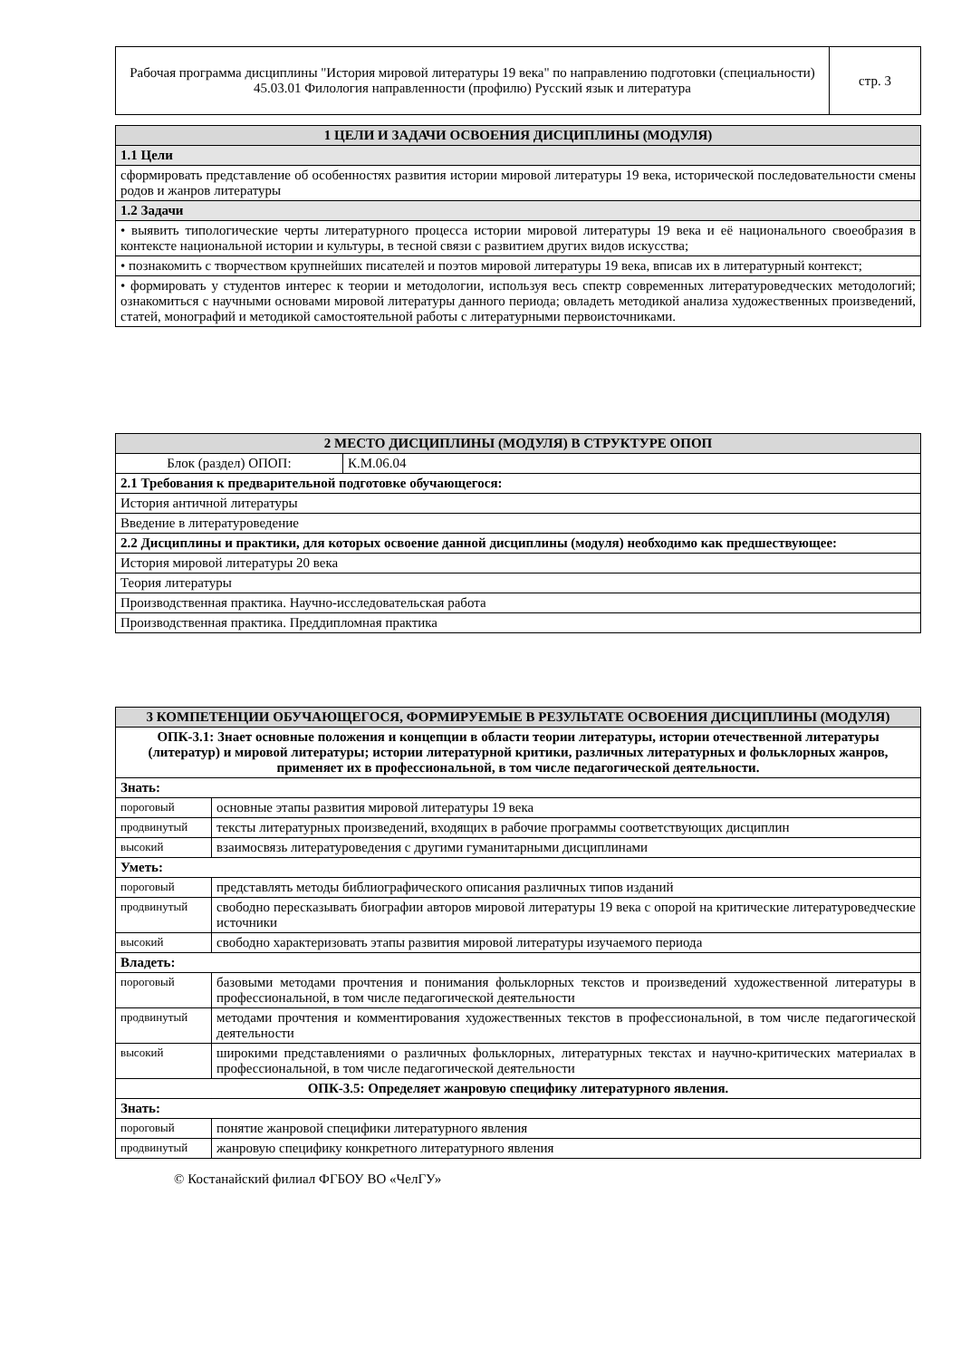| Рабочая программа дисциплины "История мировой литературы 19 века" по направлению подготовки (специальности) 45.03.01 Филология направленности (профилю) Русский язык и литература | стр. 3 |
| 1 ЦЕЛИ И ЗАДАЧИ ОСВОЕНИЯ ДИСЦИПЛИНЫ (МОДУЛЯ) |
| 1.1 Цели |
| сформировать представление об особенностях развития истории мировой литературы 19 века, исторической последовательности смены родов и жанров литературы |
| 1.2 Задачи |
| • выявить типологические черты литературного процесса истории мировой литературы 19 века и её национального своеобразия в контексте национальной истории и культуры, в тесной связи с развитием других видов искусства; |
| • познакомить с творчеством крупнейших писателей и поэтов мировой литературы 19 века, вписав их в литературный контекст; |
| • формировать у студентов интерес к теории и методологии, используя весь спектр современных литературоведческих методологий; ознакомиться с научными основами мировой литературы данного периода; овладеть методикой анализа художественных произведений, статей, монографий и методикой самостоятельной работы с литературными первоисточниками. |
| 2 МЕСТО ДИСЦИПЛИНЫ (МОДУЛЯ) В СТРУКТУРЕ ОПОП | |
| Блок (раздел) ОПОП: | К.М.06.04 |
| 2.1 Требования к предварительной подготовке обучающегося: | |
| История античной литературы | |
| Введение в литературоведение | |
| 2.2 Дисциплины и практики, для которых освоение данной дисциплины (модуля) необходимо как предшествующее: | |
| История мировой литературы 20 века | |
| Теория литературы | |
| Производственная практика. Научно-исследовательская работа | |
| Производственная практика. Преддипломная практика | |
| 3 КОМПЕТЕНЦИИ ОБУЧАЮЩЕГОСЯ, ФОРМИРУЕМЫЕ В РЕЗУЛЬТАТЕ ОСВОЕНИЯ ДИСЦИПЛИНЫ (МОДУЛЯ) | |
| ОПК-3.1: Знает основные положения и концепции в области теории литературы, истории отечественной литературы (литератур) и мировой литературы; истории литературной критики, различных литературных и фольклорных жанров, применяет их в профессиональной, в том числе педагогической деятельности. | |
| Знать: | |
| пороговый | основные этапы развития мировой литературы 19 века |
| продвинутый | тексты литературных произведений, входящих в рабочие программы соответствующих дисциплин |
| высокий | взаимосвязь литературоведения с другими гуманитарными дисциплинами |
| Уметь: | |
| пороговый | представлять методы библиографического описания различных типов изданий |
| продвинутый | свободно пересказывать биографии авторов мировой литературы 19 века с опорой на критические литературоведческие источники |
| высокий | свободно характеризовать этапы развития мировой литературы изучаемого периода |
| Владеть: | |
| пороговый | базовыми методами прочтения и понимания фольклорных текстов и произведений художественной литературы в профессиональной, в том числе педагогической деятельности |
| продвинутый | методами прочтения и комментирования художественных текстов в профессиональной, в том числе педагогической деятельности |
| высокий | широкими представлениями о различных фольклорных, литературных текстах и научно-критических материалах в профессиональной, в том числе педагогической деятельности |
| ОПК-3.5: Определяет жанровую специфику литературного явления. | |
| Знать: | |
| пороговый | понятие жанровой специфики литературного явления |
| продвинутый | жанровую специфику конкретного литературного явления |
© Костанайский филиал ФГБОУ ВО «ЧелГУ»